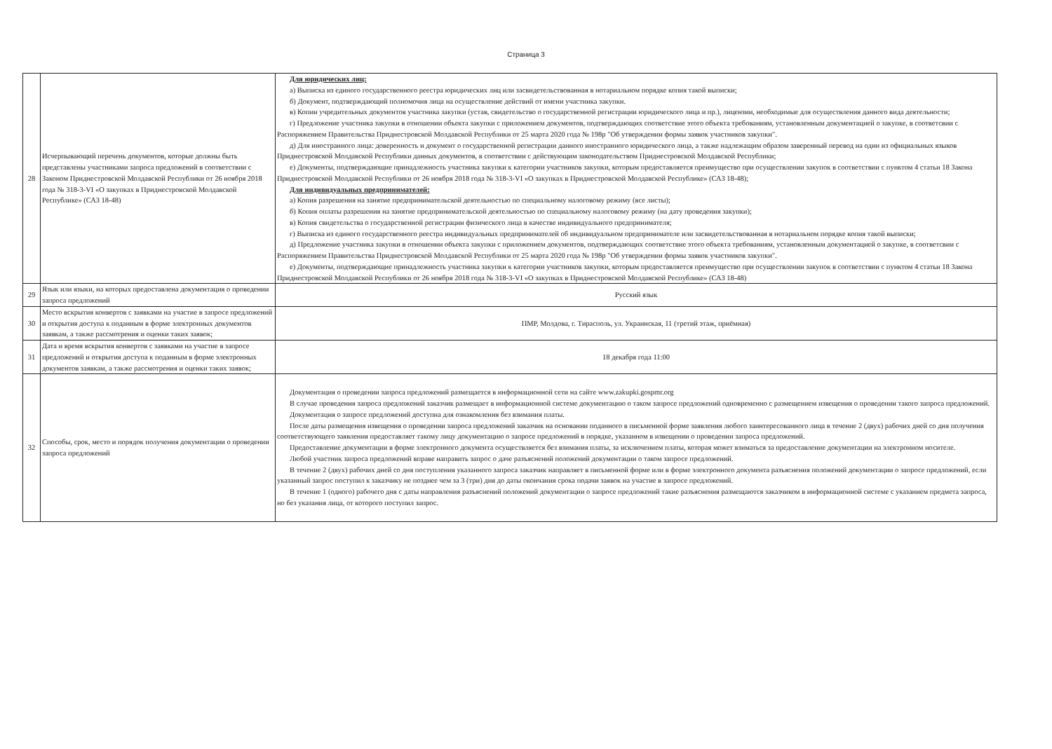Страница 3
| 28 | Исчерпывающий перечень документов, которые должны быть представлены участниками запроса предложений в соответствии с Законом Приднестровской Молдавской Республики от 26 ноября 2018 года № 318-3-VI «О закупках в Приднестровской Молдавской Республике» (САЗ 18-48) | Для юридических лиц: а) Выписка из единого государственного реестра юридических лиц или засвидетельствованная в нотариальном порядке копия такой выписки; б) Документ, подтверждающий полномочия лица на осуществление действий от имени участника закупки. в) Копии учредительных документов участника закупки (устав, свидетельство о государственной регистрации юридического лица и пр.), лицензии, необходимые для осуществления данного вида деятельности; г) Предложение участника закупки в отношении объекта закупки с приложением документов, подтверждающих соответствие этого объекта требованиям, установленным документацией о закупке, в соответсвии с Распоряжением Правительства Приднестровской Молдавской Республики от 25 марта 2020 года № 198р "Об утверждении формы заявок участников закупки". д) Для иностранного лица: доверенность и документ о государственной регистрации данного иностранного юридического лица, а также надлежащим образом заверенный перевод на один из официальных языков Приднестровской Молдавской Республики данных документов, в соответствии с действующим законодательством Приднестровской Молдавской Республики; е) Документы, подтверждающие принадлежность участника закупки к категории участников закупки, которым предоставляется преимущество при осуществлении закупок в соответствии с пунктом 4 статьи 18 Закона Приднестровской Молдавской Республики от 26 ноября 2018 года № 318-3-VI «О закупках в Приднестровской Молдавской Республике» (САЗ 18-48); Для индивидуальных предпринимателей: а) Копия разрешения на занятие предпринимательской деятельностью по специальному налоговому режиму (все листы); б) Копия оплаты разрешения на занятие предпринимательской деятельностью по специальному налоговому режиму (на дату проведения закупки); в) Копия свидетельства о государственной регистрации физического лица в качестве индивидуального предпринимателя; г) Выписка из единого государственного реестра индивидуальных предпринимателей об индивидуальном предпринимателе или засвидетельствованная в нотариальном порядке копия такой выписки; д) Предложение участника закупки в отношении объекта закупки с приложением документов, подтверждающих соответствие этого объекта требованиям, установленным документацией о закупке, в соответсвии с Распоряжением Правительства Приднестровской Молдавской Республики от 25 марта 2020 года № 198р "Об утверждении формы заявок участников закупки". е) Документы, подтверждающие принадлежность участника закупки к категории участников закупки, которым предоставляется преимущество при осуществлении закупок в соответствии с пунктом 4 статьи 18 Закона Приднестровской Молдавской Республики от 26 ноября 2018 года № 318-3-VI «О закупках в Приднестровской Молдавской Республике» (САЗ 18-48) |
| 29 | Язык или языки, на которых предоставлена документация о проведении запроса предложений | Русский язык |
| 30 | Место вскрытия конвертов с заявками на участие в запросе предложений и открытия доступа к поданным в форме электронных документов заявкам, а также рассмотрения и оценки таких заявок; | ПМР, Молдова, г. Тирасполь, ул. Украинская, 11 (третий этаж, приёмная) |
| 31 | Дата и время вскрытия конвертов с заявками на участие в запросе предложений и открытия доступа к поданным в форме электронных документов заявкам, а также рассмотрения и оценки таких заявок; | 18 декабря года 11:00 |
| 32 | Способы, срок, место и порядок получения документации о проведении запроса предложений | Документация о проведении запроса предложений размещается в информационной сети на сайте www.zakupki.gospmr.org В случае проведения запроса предложений заказчик размещает в информационной системе документацию о таком запросе предложений одновременно с размещением извещения о проведении такого запроса предложений. Документация о запросе предложений доступна для ознакомления без взимания платы. После даты размещения извещения о проведении запроса предложений заказчик на основании поданного в письменной форме заявления любого заинтересованного лица в течение 2 (двух) рабочих дней со дня получения соответствующего заявления предоставляет такому лицу документацию о запросе предложений в порядке, указанном в извещении о проведении запроса предложений. Предоставление документации в форме электронного документа осуществляется без взимания платы, за исключением платы, которая может взиматься за предоставление документации на электронном носителе. Любой участник запроса предложений вправе направить запрос о даче разъяснений положений документации о таком запросе предложений. В течение 2 (двух) рабочих дней со дня поступления указанного запроса заказчик направляет в письменной форме или в форме электронного документа разъяснения положений документации о запросе предложений, если указанный запрос поступил к заказчику не позднее чем за 3 (три) дня до даты окончания срока подачи заявок на участие в запросе предложений. В течение 1 (одного) рабочего дня с даты направления разъяснений положений документации о запросе предложений такие разъяснения размещаются заказчиком в информационной системе с указанием предмета запроса, но без указания лица, от которого поступил запрос. |